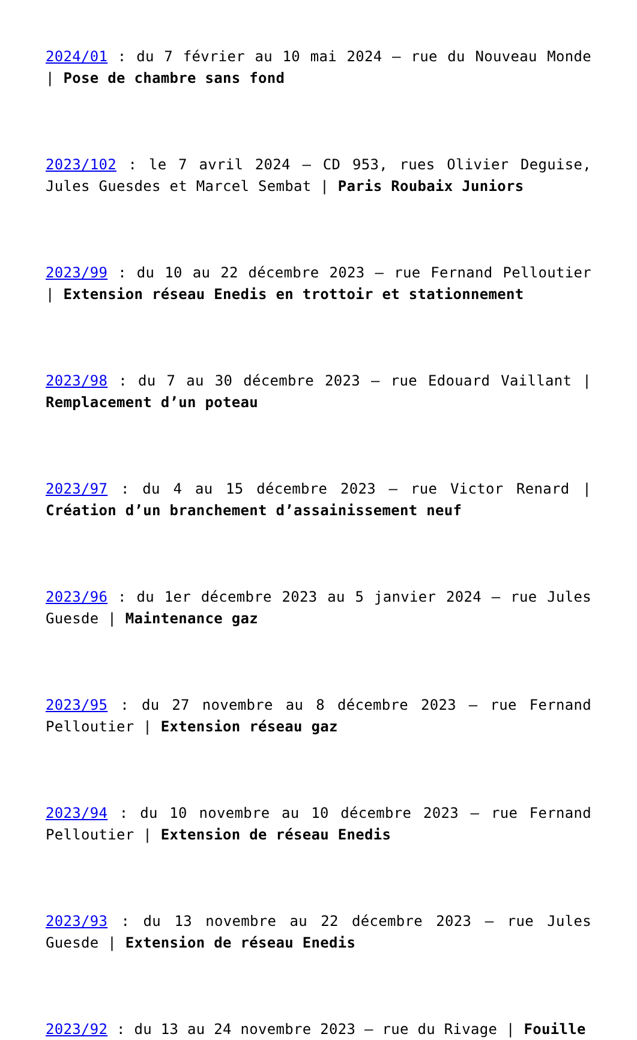2024/01 : du 7 février au 10 mai 2024 – rue du Nouveau Monde | Pose de chambre sans fond
2023/102 : le 7 avril 2024 – CD 953, rues Olivier Deguise, Jules Guesdes et Marcel Sembat | Paris Roubaix Juniors
2023/99 : du 10 au 22 décembre 2023 – rue Fernand Pelloutier | Extension réseau Enedis en trottoir et stationnement
2023/98 : du 7 au 30 décembre 2023 – rue Edouard Vaillant | Remplacement d’un poteau
2023/97 : du 4 au 15 décembre 2023 – rue Victor Renard | Création d’un branchement d’assainissement neuf
2023/96 : du 1er décembre 2023 au 5 janvier 2024 – rue Jules Guesde | Maintenance gaz
2023/95 : du 27 novembre au 8 décembre 2023 – rue Fernand Pelloutier | Extension réseau gaz
2023/94 : du 10 novembre au 10 décembre 2023 – rue Fernand Pelloutier | Extension de réseau Enedis
2023/93 : du 13 novembre au 22 décembre 2023 – rue Jules Guesde | Extension de réseau Enedis
2023/92 : du 13 au 24 novembre 2023 – rue du Rivage | Fouille